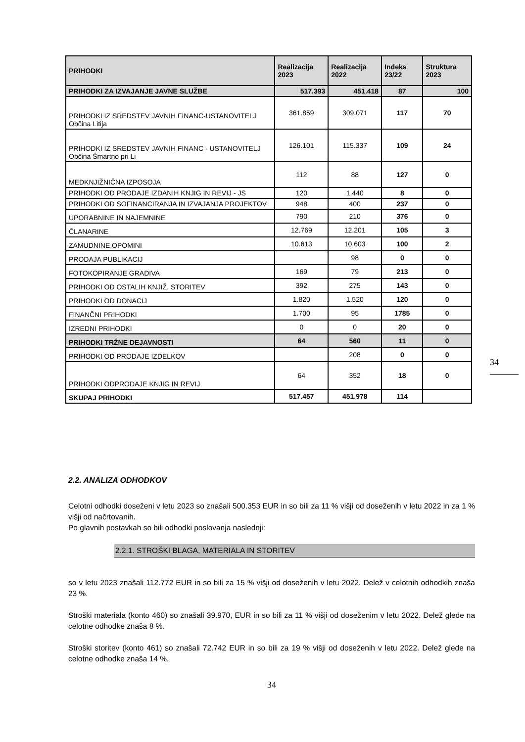| PRIHODKI | Realizacija 2023 | Realizacija 2022 | Indeks 23/22 | Struktura 2023 |
| --- | --- | --- | --- | --- |
| PRIHODKI ZA IZVAJANJE JAVNE SLUŽBE | 517.393 | 451.418 | 87 | 100 |
| PRIHODKI IZ SREDSTEV JAVNIH FINANC-USTANOVITELJ Občina Litija | 361.859 | 309.071 | 117 | 70 |
| PRIHODKI IZ SREDSTEV JAVNIH FINANC - USTANOVITELJ Občina Šmartno pri Li | 126.101 | 115.337 | 109 | 24 |
| MEDKNJIŽNIČNA IZPOSOJA | 112 | 88 | 127 | 0 |
| PRIHODKI OD PRODAJE IZDANIH KNJIG IN REVIJ - JS | 120 | 1.440 | 8 | 0 |
| PRIHODKI OD SOFINANCIRANJA IN IZVAJANJA PROJEKTOV | 948 | 400 | 237 | 0 |
| UPORABNINE IN NAJEMNINE | 790 | 210 | 376 | 0 |
| ČLANARINE | 12.769 | 12.201 | 105 | 3 |
| ZAMUDNINE,OPOMINI | 10.613 | 10.603 | 100 | 2 |
| PRODAJA PUBLIKACIJ | | 98 | 0 | 0 |
| FOTOKOPIRANJE GRADIVA | 169 | 79 | 213 | 0 |
| PRIHODKI OD OSTALIH KNJIŽ. STORITEV | 392 | 275 | 143 | 0 |
| PRIHODKI OD DONACIJ | 1.820 | 1.520 | 120 | 0 |
| FINANČNI PRIHODKI | 1.700 | 95 | 1785 | 0 |
| IZREDNI PRIHODKI | 0 | 0 | 20 | 0 |
| PRIHODKI TRŽNE DEJAVNOSTI | 64 | 560 | 11 | 0 |
| PRIHODKI OD PRODAJE IZDELKOV | | 208 | 0 | 0 |
| PRIHODKI ODPRODAJE KNJIG IN REVIJ | 64 | 352 | 18 | 0 |
| SKUPAJ PRIHODKI | 517.457 | 451.978 | 114 | |
34
2.2. ANALIZA ODHODKOV
Celotni odhodki doseženi v letu 2023 so znašali 500.353 EUR in so bili za 11 % višji od doseženih v letu 2022 in za 1 % višji od načrtovanih.
Po glavnih postavkah so bili odhodki poslovanja naslednji:
2.2.1. STROŠKI BLAGA, MATERIALA IN STORITEV
so v letu 2023 znašali 112.772 EUR in so bili za 15 % višji od doseženih v letu 2022. Delež v celotnih odhodkih znaša 23 %.
Stroški materiala (konto 460) so znašali 39.970, EUR in so bili za 11 % višji od doseženim v letu 2022. Delež glede na celotne odhodke znaša 8 %.
Stroški storitev (konto 461) so znašali 72.742 EUR in so bili za 19 % višji od doseženih v letu 2022. Delež glede na celotne odhodke znaša 14 %.
34